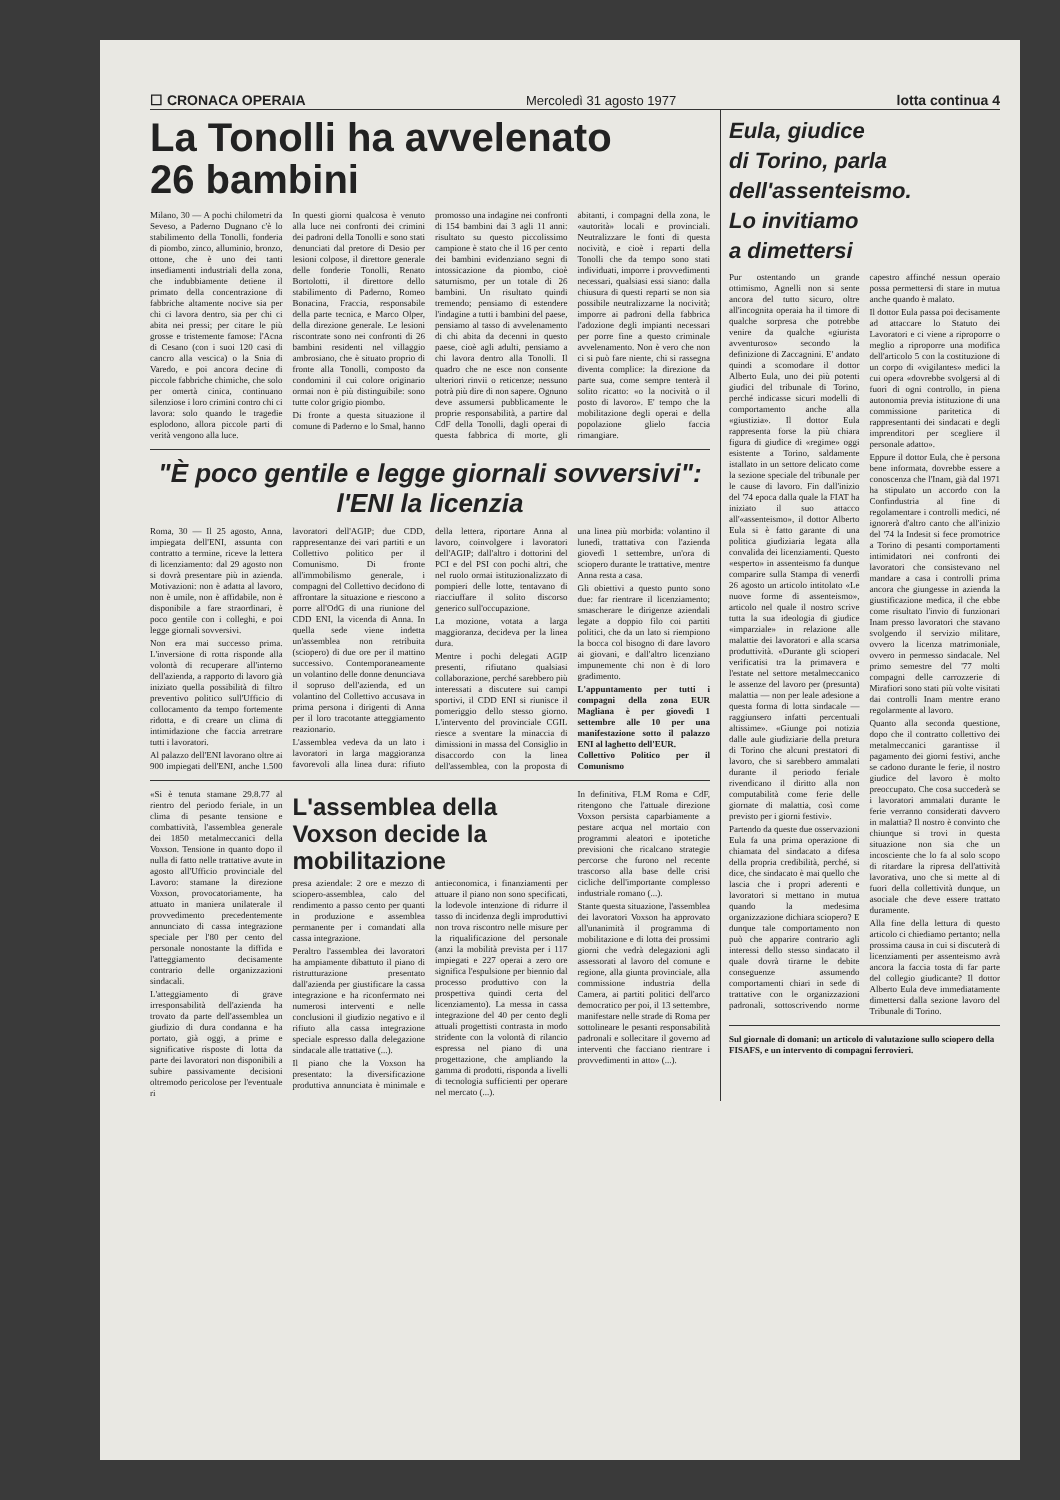☐ CRONACA OPERAIA Mercoledì 31 agosto 1977 lotta continua 4
La Tonolli ha avvelenato
26 bambini
Milano, 30 — A pochi chilometri da Seveso, a Paderno Dugnano c'è lo stabilimento della Tonolli, fonderia di piombo, zinco, alluminio, bronzo, ottone, che è uno dei tanti insediamenti industriali della zona, che indubbiamente detiene il primato della concentrazione di fabbriche altamente nocive sia per chi ci lavora dentro, sia per chi ci abita nei pressi; per citare le più grosse e tristemente famose: l'Acna di Cesano (con i suoi 120 casi di cancro alla vescica) o la Snia di Varedo, e poi ancora decine di piccole fabbriche chimiche, che solo per omertà cinica, continuano silenziose i loro crimini contro chi ci lavora: solo quando le tragedie esplodono, allora piccole parti di verità vengono alla luce.
In questi giorni qualcosa è venuto alla luce nei confronti dei crimini dei padroni della Tonolli e sono stati denunciati dal pretore di Desio per lesioni colpose, il direttore generale delle fonderie Tonolli, Renato Bortolotti, il direttore dello stabilimento di Paderno, Romeo Bonacina, Fraccia, responsabile della parte tecnica, e Marco Olper, della direzione generale. Le lesioni riscontrate sono nei confronti di 26 bambini residenti nel villaggio ambrosiano, che è situato proprio di fronte alla Tonolli, composto da condomini il cui colore originario ormai non è più distinguibile: sono tutte color grigio piombo.
Di fronte a questa situazione il comune di Paderno e lo Smal, hanno promosso una indagine nei confronti di 154 bambini dai 3 agli 11 anni: risultato su questo piccolissimo campione è stato che il 16 per cento dei bambini evidenziano segni di intossicazione da piombo, cioè saturnismo, per un totale di 26 bambini. Un risultato quindi tremendo; pensiamo di estendere l'indagine a tutti i bambini del paese, pensiamo al tasso di avvelenamento di chi abita da decenni in questo paese, cioè agli adulti, pensiamo a chi lavora dentro alla Tonolli. Il quadro che ne esce non consente ulteriori rinvii o reticenze; nessuno potrà più dire di non sapere. Ognuno deve assumersi pubblicamente le proprie responsabilità, a partire dal CdF della Tonolli, dagli operai di questa fabbrica di morte, gli abitanti, i compagni della zona, le «autorità» locali e provinciali. Neutralizzare le fonti di questa nocività, e cioè i reparti della Tonolli che da tempo sono stati individuati, imporre i provvedimenti necessari, qualsiasi essi siano: dalla chiusura di questi reparti se non sia possibile neutralizzarne la nocività; imporre ai padroni della fabbrica l'adozione degli impianti necessari per porre fine a questo criminale avvelenamento. Non è vero che non ci si può fare niente, chi si rassegna diventa complice: la direzione da parte sua, come sempre tenterà il solito ricatto: «o la nocività o il posto di lavoro». E' tempo che la mobilitazione degli operai e della popolazione glielo faccia rimangiare.
"È poco gentile e legge giornali sovversivi": l'ENI la licenzia
Roma, 30 — Il 25 agosto, Anna, impiegata dell'ENI, assunta con contratto a termine, riceve la lettera di licenziamento: dal 29 agosto non si dovrà presentare più in azienda. Motivazioni: non è adatta al lavoro, non è umile, non è affidabile, non è disponibile a fare straordinari, è poco gentile con i colleghi, e poi legge giornali sovversivi.
Non era mai successo prima. L'inversione di rotta risponde alla volontà di recuperare all'interno dell'azienda, a rapporto di lavoro già iniziato quella possibilità di filtro preventivo politico sull'Ufficio di collocamento da tempo fortemente ridotta, e di creare un clima di intimidazione che faccia arretrare tutti i lavoratori.
Al palazzo dell'ENI lavorano oltre ai 900 impiegati dell'ENI, anche 1.500 lavoratori dell'AGIP; due CDD, rappresentanze dei vari partiti e un Collettivo politico per il Comunismo. Di fronte all'immobilismo generale, i compagni del Collettivo decidono di affrontare la situazione e riescono a porre all'OdG di una riunione del CDD ENI, la vicenda di Anna. In quella sede viene indetta un'assemblea non retribuita (sciopero) di due ore per il mattino successivo. Contemporaneamente un volantino delle donne denunciava il sopruso dell'azienda, ed un volantino del Collettivo accusava in prima persona i dirigenti di Anna per il loro tracotante atteggiamento reazionario.
L'assemblea vedeva da un lato i lavoratori in larga maggioranza favorevoli alla linea dura: rifiuto della lettera, riportare Anna al lavoro, coinvolgere i lavoratori dell'AGIP; dall'altro i dottorini del PCI e del PSI con pochi altri, che nel ruolo ormai istituzionalizzato di pompieri delle lotte, tentavano di riacciuffare il solito discorso generico sull'occupazione.
La mozione, votata a larga maggioranza, decideva per la linea dura.
Mentre i pochi delegati AGIP presenti, rifiutano qualsiasi collaborazione, perché sarebbero più interessati a discutere sui campi sportivi, il CDD ENI si riunisce il pomeriggio dello stesso giorno. L'intervento del provinciale CGIL riesce a sventare la minaccia di dimissioni in massa del Consiglio in disaccordo con la linea dell'assemblea, con la proposta di una linea più morbida: volantino il lunedì, trattativa con l'azienda giovedì 1 settembre, un'ora di sciopero durante le trattative, mentre Anna resta a casa.
Gli obiettivi a questo punto sono due: far rientrare il licenziamento; smascherare le dirigenze aziendali legate a doppio filo coi partiti politici, che da un lato si riempiono la bocca col bisogno di dare lavoro ai giovani, e dall'altro licenziano impunemente chi non è di loro gradimento.
L'appuntamento per tutti i compagni della zona EUR Magliana è per giovedì 1 settembre alle 10 per una manifestazione sotto il palazzo ENI al laghetto dell'EUR.
Collettivo Politico per il Comunismo
«Si è tenuta stamane 29.8.77 al rientro del periodo feriale, in un clima di pesante tensione e combattività, l'assemblea generale dei 1850 metalmeccanici della Voxson. Tensione in quanto dopo il nulla di fatto nelle trattative avute in agosto all'Ufficio provinciale del Lavoro: stamane la direzione Voxson, provocatoriamente, ha attuato in maniera unilaterale il provvedimento precedentemente annunciato di cassa integrazione speciale per l'80 per cento del personale nonostante la diffida e l'atteggiamento decisamente contrario delle organizzazioni sindacali.
L'atteggiamento di grave irresponsabilità dell'azienda ha trovato da parte dell'assemblea un giudizio di dura condanna e ha portato, già oggi, a prime e significative risposte di lotta da parte dei lavoratori non disponibili a subire passivamente decisioni oltremodo pericolose per l'eventuale ri
L'assemblea della Voxson decide la mobilitazione
presa aziendale: 2 ore e mezzo di sciopero-assemblea, calo del rendimento a passo cento per quanti in produzione e assemblea permanente per i comandati alla cassa integrazione.
Peraltro l'assemblea dei lavoratori ha ampiamente dibattuto il piano di ristrutturazione presentato dall'azienda per giustificare la cassa integrazione e ha riconfermato nei numerosi interventi e nelle conclusioni il giudizio negativo e il rifiuto alla cassa integrazione speciale espresso dalla delegazione sindacale alle trattative (...).
Il piano che la Voxson ha presentato: la diversificazione produttiva annunciata è minimale e antieconomica, i finanziamenti per attuare il piano non sono specificati, la lodevole intenzione di ridurre il tasso di incidenza degli improduttivi non trova riscontro nelle misure per la riqualificazione del personale (anzi la mobilità prevista per i 117 impiegati e 227 operai a zero ore significa l'espulsione per biennio dal processo produttivo con la prospettiva quindi certa del licenziamento). La messa in cassa integrazione del 40 per cento degli attuali progettisti contrasta in modo stridente con la volontà di rilancio espressa nel piano di una progettazione, che ampliando la gamma di prodotti, risponda a livelli di tecnologia sufficienti per operare nel mercato (...).
In definitiva, FLM Roma e CdF, ritengono che l'attuale direzione Voxson persista caparbiamente a pestare acqua nel mortaio con programmi aleatori e ipotetiche previsioni che ricalcano strategie percorse che furono nel recente trascorso alla base delle crisi cicliche dell'importante complesso industriale romano (...).
Stante questa situazione, l'assemblea dei lavoratori Voxson ha approvato all'unanimità il programma di mobilitazione e di lotta dei prossimi giorni che vedrà delegazioni agli assessorati al lavoro del comune e regione, alla giunta provinciale, alla commissione industria della Camera, ai partiti politici dell'arco democratico per poi, il 13 settembre, manifestare nelle strade di Roma per sottolineare le pesanti responsabilità padronali e sollecitare il governo ad interventi che facciano rientrare i provvedimenti in atto» (...).
Eula, giudice
di Torino, parla
dell'assenteismo.
Lo invitiamo
a dimettersi
Pur ostentando un grande ottimismo, Agnelli non si sente ancora del tutto sicuro, oltre all'incognita operaia ha il timore di qualche sorpresa che potrebbe venire da qualche «giurista avventuroso» secondo la definizione di Zaccagnini. E' andato quindi a scomodare il dottor Alberto Eula, uno dei più potenti giudici del tribunale di Torino, perché indicasse sicuri modelli di comportamento anche alla «giustizia». Il dottor Eula rappresenta forse la più chiara figura di giudice di «regime» oggi esistente a Torino, saldamente istallato in un settore delicato come la sezione speciale del tribunale per le cause di lavoro. Fin dall'inizio del '74 epoca dalla quale la FIAT ha iniziato il suo attacco all'«assenteismo», il dottor Alberto Eula si è fatto garante di una politica giudiziaria legata alla convalida dei licenziamenti. Questo «esperto» in assenteismo fa dunque comparire sulla Stampa di venerdì 26 agosto un articolo intitolato «Le nuove forme di assenteismo», articolo nel quale il nostro scrive tutta la sua ideologia di giudice «imparziale» in relazione alle malattie dei lavoratori e alla scarsa produttività. «Durante gli scioperi verificatisi tra la primavera e l'estate nel settore metalmeccanico le assenze del lavoro per (presunta) malattia — non per leale adesione a questa forma di lotta sindacale — raggiunsero infatti percentuali altissime». «Giunge poi notizia dalle aule giudiziarie della pretura di Torino che alcuni prestatori di lavoro, che si sarebbero ammalati durante il periodo feriale rivendicano il diritto alla non computabilità come ferie delle giornate di malattia, così come previsto per i giorni festivi».
Partendo da queste due osservazioni Eula fa una prima operazione di chiamata del sindacato a difesa della propria credibilità, perché, si dice, che sindacato è mai quello che lascia che i propri aderenti e lavoratori si mettano in mutua quando la medesima organizzazione dichiara sciopero? E dunque tale comportamento non può che apparire contrario agli interessi dello stesso sindacato il quale dovrà tirarne le debite conseguenze assumendo comportamenti chiari in sede di trattative con le organizzazioni padronali, sottoscrivendo norme capestro affinché nessun operaio possa permettersi di stare in mutua anche quando è malato.
Il dottor Eula passa poi decisamente ad attaccare lo Statuto dei Lavoratori e ci viene a riproporre o meglio a riproporre una modifica dell'articolo 5 con la costituzione di un corpo di «vigilantes» medici la cui opera «dovrebbe svolgersi al di fuori di ogni controllo, in piena autonomia previa istituzione di una commissione paritetica di rappresentanti dei sindacati e degli imprenditori per scegliere il personale adatto».
Eppure il dottor Eula, che è persona bene informata, dovrebbe essere a conoscenza che l'Inam, già dal 1971 ha stipulato un accordo con la Confindustria al fine di regolamentare i controlli medici, né ignorerà d'altro canto che all'inizio del '74 la Indesit si fece promotrice a Torino di pesanti comportamenti intimidatori nei confronti dei lavoratori che consistevano nel mandare a casa i controlli prima ancora che giungesse in azienda la giustificazione medica, il che ebbe come risultato l'invio di funzionari Inam presso lavoratori che stavano svolgendo il servizio militare, ovvero la licenza matrimoniale, ovvero in permesso sindacale. Nel primo semestre del '77 molti compagni delle carrozzerie di Mirafiori sono stati più volte visitati dai controlli Inam mentre erano regolarmente al lavoro.
Quanto alla seconda questione, dopo che il contratto collettivo dei metalmeccanici garantisse il pagamento dei giorni festivi, anche se cadono durante le ferie, il nostro giudice del lavoro è molto preoccupato. Che cosa succederà se i lavoratori ammalati durante le ferie verranno considerati davvero in malattia? Il nostro è convinto che chiunque si trovi in questa situazione non sia che un incosciente che lo fa al solo scopo di ritardare la ripresa dell'attività lavorativa, uno che si mette al di fuori della collettività dunque, un asociale che deve essere trattato duramente.
Alla fine della lettura di questo articolo ci chiediamo pertanto; nella prossima causa in cui si discuterà di licenziamenti per assenteismo avrà ancora la faccia tosta di far parte del collegio giudicante? Il dottor Alberto Eula deve immediatamente dimettersi dalla sezione lavoro del Tribunale di Torino.
Sul giornale di domani: un articolo di valutazione sullo sciopero della FISAFS, e un intervento di compagni ferrovieri.